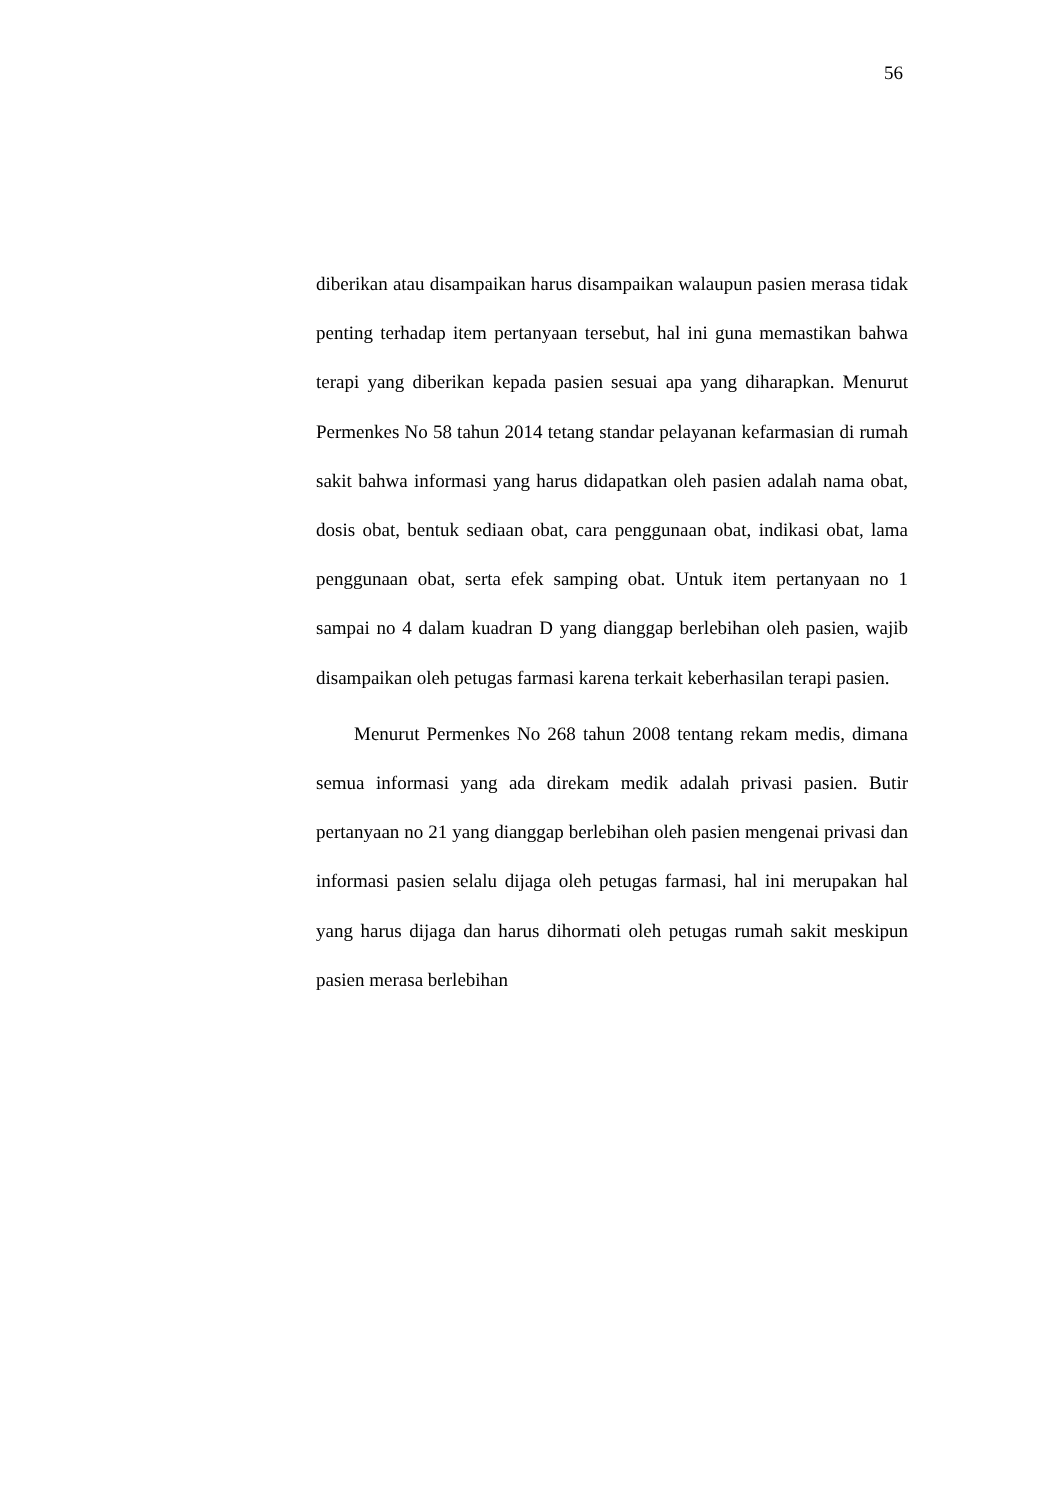56
diberikan atau disampaikan harus disampaikan walaupun pasien merasa tidak penting terhadap item pertanyaan tersebut, hal ini guna memastikan bahwa terapi yang diberikan kepada pasien sesuai apa yang diharapkan. Menurut Permenkes No 58 tahun 2014 tetang standar pelayanan kefarmasian di rumah sakit bahwa informasi yang harus didapatkan oleh pasien adalah nama obat, dosis obat, bentuk sediaan obat, cara penggunaan obat, indikasi obat, lama penggunaan obat, serta efek samping obat. Untuk item pertanyaan no 1 sampai no 4 dalam kuadran D yang dianggap berlebihan oleh pasien, wajib disampaikan oleh petugas farmasi karena terkait keberhasilan terapi pasien.
Menurut Permenkes No 268 tahun 2008 tentang rekam medis, dimana semua informasi yang ada direkam medik adalah privasi pasien. Butir pertanyaan no 21 yang dianggap berlebihan oleh pasien mengenai privasi dan informasi pasien selalu dijaga oleh petugas farmasi, hal ini merupakan hal yang harus dijaga dan harus dihormati oleh petugas rumah sakit meskipun pasien merasa berlebihan